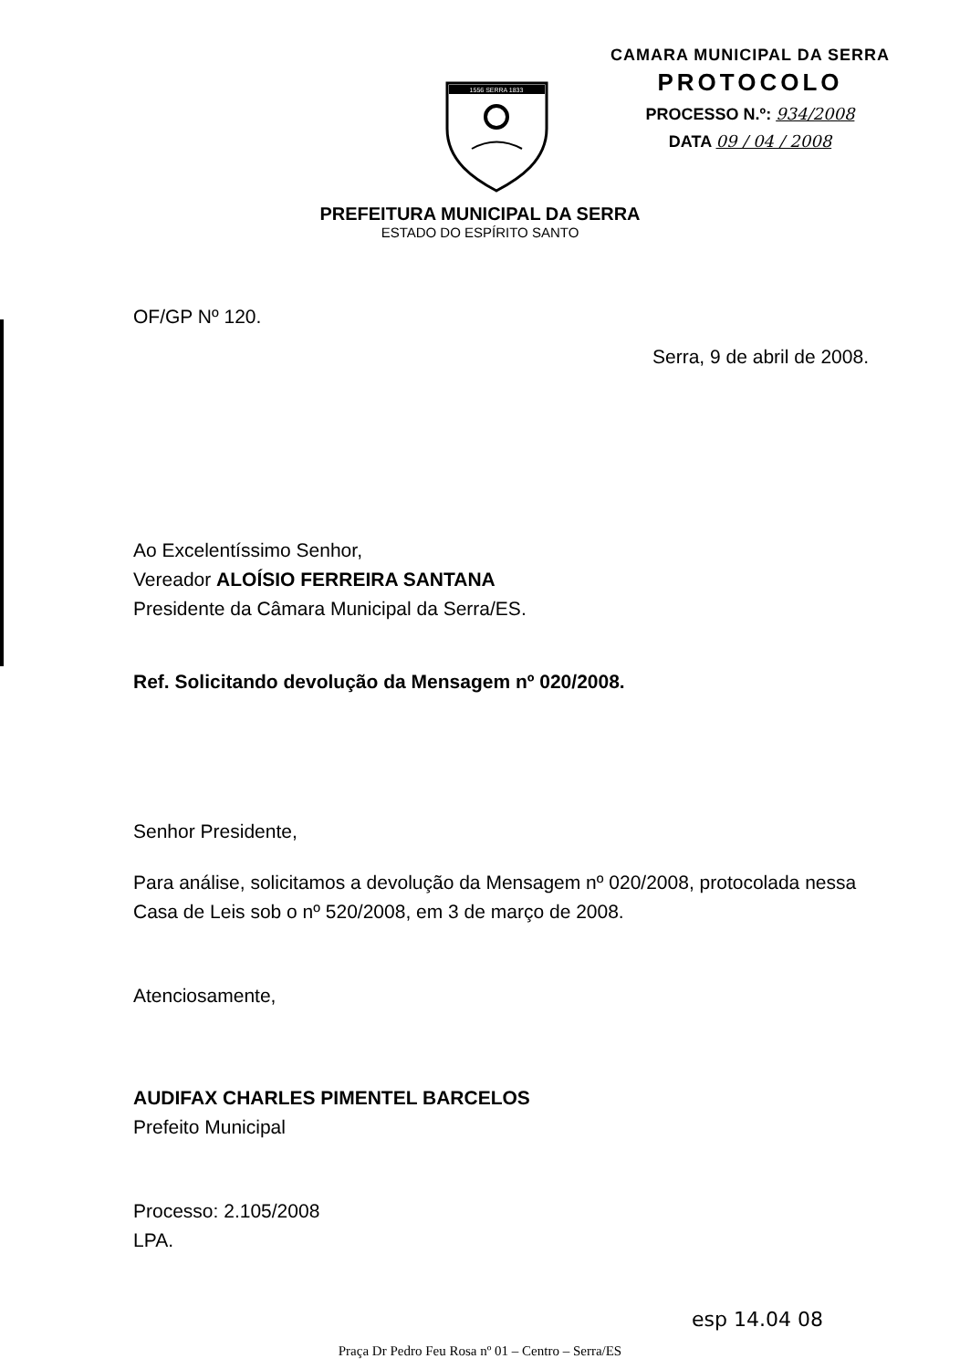1556 SERRA 1833
CAMARA MUNICIPAL DA SERRA
PROTOCOLO
PROCESSO N.º: 934/2008
DATA 09 / 04 / 2008
PREFEITURA MUNICIPAL DA SERRA
ESTADO DO ESPÍRITO SANTO
OF/GP Nº 120.
Serra, 9 de abril de 2008.
Ao Excelentíssimo Senhor,
Vereador ALOÍSIO FERREIRA SANTANA
Presidente da Câmara Municipal da Serra/ES.
Ref. Solicitando devolução da Mensagem nº 020/2008.
Senhor Presidente,
Para análise, solicitamos a devolução da Mensagem nº 020/2008, protocolada nessa Casa de Leis sob o nº 520/2008, em 3 de março de 2008.
Atenciosamente,
AUDIFAX CHARLES PIMENTEL BARCELOS
Prefeito Municipal
Processo: 2.105/2008
LPA.
esp 14.04 08
Praça Dr Pedro Feu Rosa nº 01 – Centro – Serra/ES